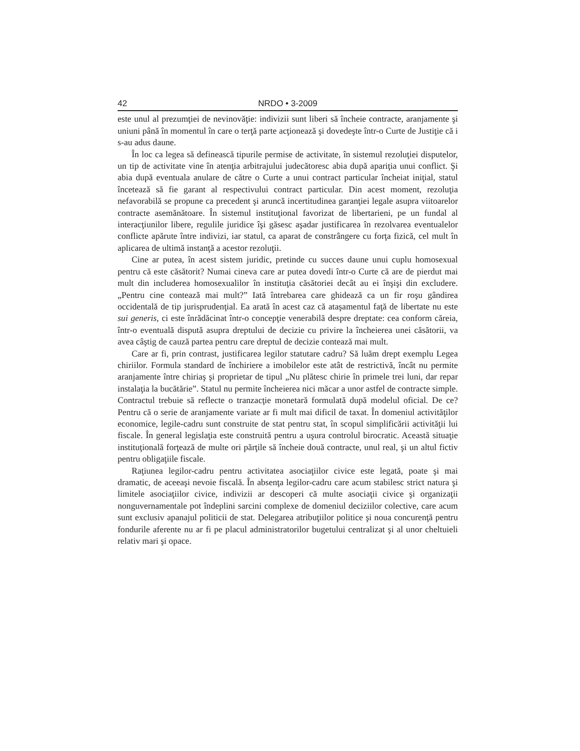42 NRDO • 3-2009
este unul al prezumţiei de nevinovăţie: indivizii sunt liberi să încheie contracte, aranjamente şi uniuni până în momentul în care o terţă parte acţionează şi dovedeşte într-o Curte de Justiţie că i s-au adus daune.
În loc ca legea să definească tipurile permise de activitate, în sistemul rezoluţiei disputelor, un tip de activitate vine în atenţia arbitrajului judecătoresc abia după apariţia unui conflict. Şi abia după eventuala anulare de către o Curte a unui contract particular încheiat iniţial, statul încetează să fie garant al respectivului contract particular. Din acest moment, rezoluţia nefavorabilă se propune ca precedent şi aruncă incertitudinea garanţiei legale asupra viitoarelor contracte asemănătoare. În sistemul instituţional favorizat de libertarieni, pe un fundal al interacţiunilor libere, regulile juridice îşi găsesc aşadar justificarea în rezolvarea eventualelor conflicte apărute între indivizi, iar statul, ca aparat de constrângere cu forţa fizică, cel mult în aplicarea de ultimă instanţă a acestor rezoluţii.
Cine ar putea, în acest sistem juridic, pretinde cu succes daune unui cuplu homosexual pentru că este căsătorit? Numai cineva care ar putea dovedi într-o Curte că are de pierdut mai mult din includerea homosexualilor în instituţia căsătoriei decât au ei înşişi din excludere. „Pentru cine contează mai mult?” Iată întrebarea care ghidează ca un fir roşu gândirea occidentală de tip jurisprudenţial. Ea arată în acest caz că ataşamentul faţă de libertate nu este sui generis, ci este înrădăcinat într-o concepţie venerabilă despre dreptate: cea conform căreia, într-o eventuală dispută asupra dreptului de decizie cu privire la încheierea unei căsătorii, va avea câştig de cauză partea pentru care dreptul de decizie contează mai mult.
Care ar fi, prin contrast, justificarea legilor statutare cadru? Să luăm drept exemplu Legea chiriilor. Formula standard de închiriere a imobilelor este atât de restrictivă, încât nu permite aranjamente între chiriaş şi proprietar de tipul „Nu plătesc chirie în primele trei luni, dar repar instalaţia la bucătărie”. Statul nu permite încheierea nici măcar a unor astfel de contracte simple. Contractul trebuie să reflecte o tranzacţie monetară formulată după modelul oficial. De ce? Pentru că o serie de aranjamente variate ar fi mult mai dificil de taxat. În domeniul activităţilor economice, legile-cadru sunt construite de stat pentru stat, în scopul simplificării activităţii lui fiscale. În general legislaţia este construită pentru a uşura controlul birocratic. Această situaţie instituţională forţează de multe ori părţile să încheie două contracte, unul real, şi un altul fictiv pentru obligaţiile fiscale.
Raţiunea legilor-cadru pentru activitatea asociaţiilor civice este legată, poate şi mai dramatic, de aceeaşi nevoie fiscală. În absenţa legilor-cadru care acum stabilesc strict natura şi limitele asociaţiilor civice, indivizii ar descoperi că multe asociaţii civice şi organizaţii nonguvernamentale pot îndeplini sarcini complexe de domeniul deciziilor colective, care acum sunt exclusiv apanajul politicii de stat. Delegarea atribuţiilor politice şi noua concurenţă pentru fondurile aferente nu ar fi pe placul administratorilor bugetului centralizat şi al unor cheltuieli relativ mari şi opace.